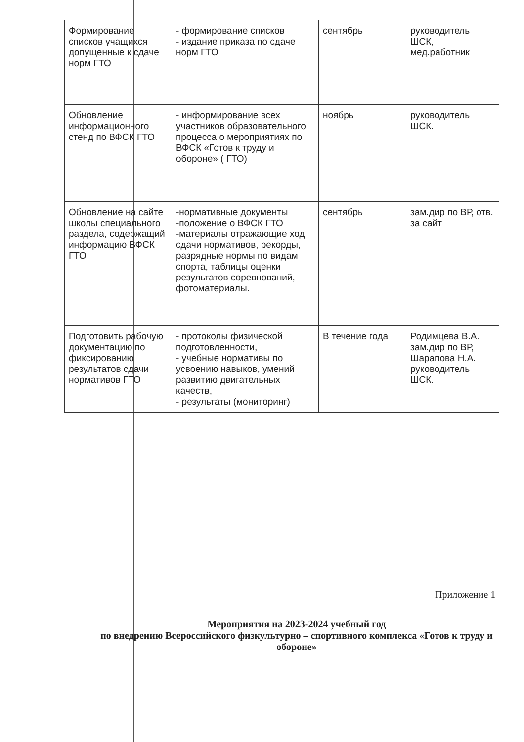| Формирование списков учащихся допущенные к сдаче норм ГТО | - формирование списков - издание приказа по сдаче норм ГТО | сентябрь | руководитель ШСК, мед.работник |
| Обновление информационного стенд по ВФСК ГТО | - информирование всех участников образовательного процесса о мероприятиях по ВФСК «Готов к труду и обороне» ( ГТО) | ноябрь | руководитель ШСК. |
| Обновление на сайте школы специального раздела, содержащий информацию ВФСК ГТО | -нормативные документы -положение о ВФСК ГТО -материалы отражающие ход сдачи нормативов, рекорды, разрядные нормы по видам спорта, таблицы оценки результатов соревнований, фотоматериалы. | сентябрь | зам.дир по ВР, отв. за сайт |
| Подготовить рабочую документацию по фиксированию результатов сдачи нормативов ГТО | - протоколы физической подготовленности, - учебные нормативы по усвоению навыков, умений развитию двигательных качеств, - результаты (мониторинг) | В течение года | Родимцева В.А. зам.дир по ВР, Шарапова Н.А. руководитель ШСК. |
Приложение 1
Мероприятия на 2023-2024 учебный год
по внедрению Всероссийского физкультурно – спортивного комплекса «Готов к труду и обороне»